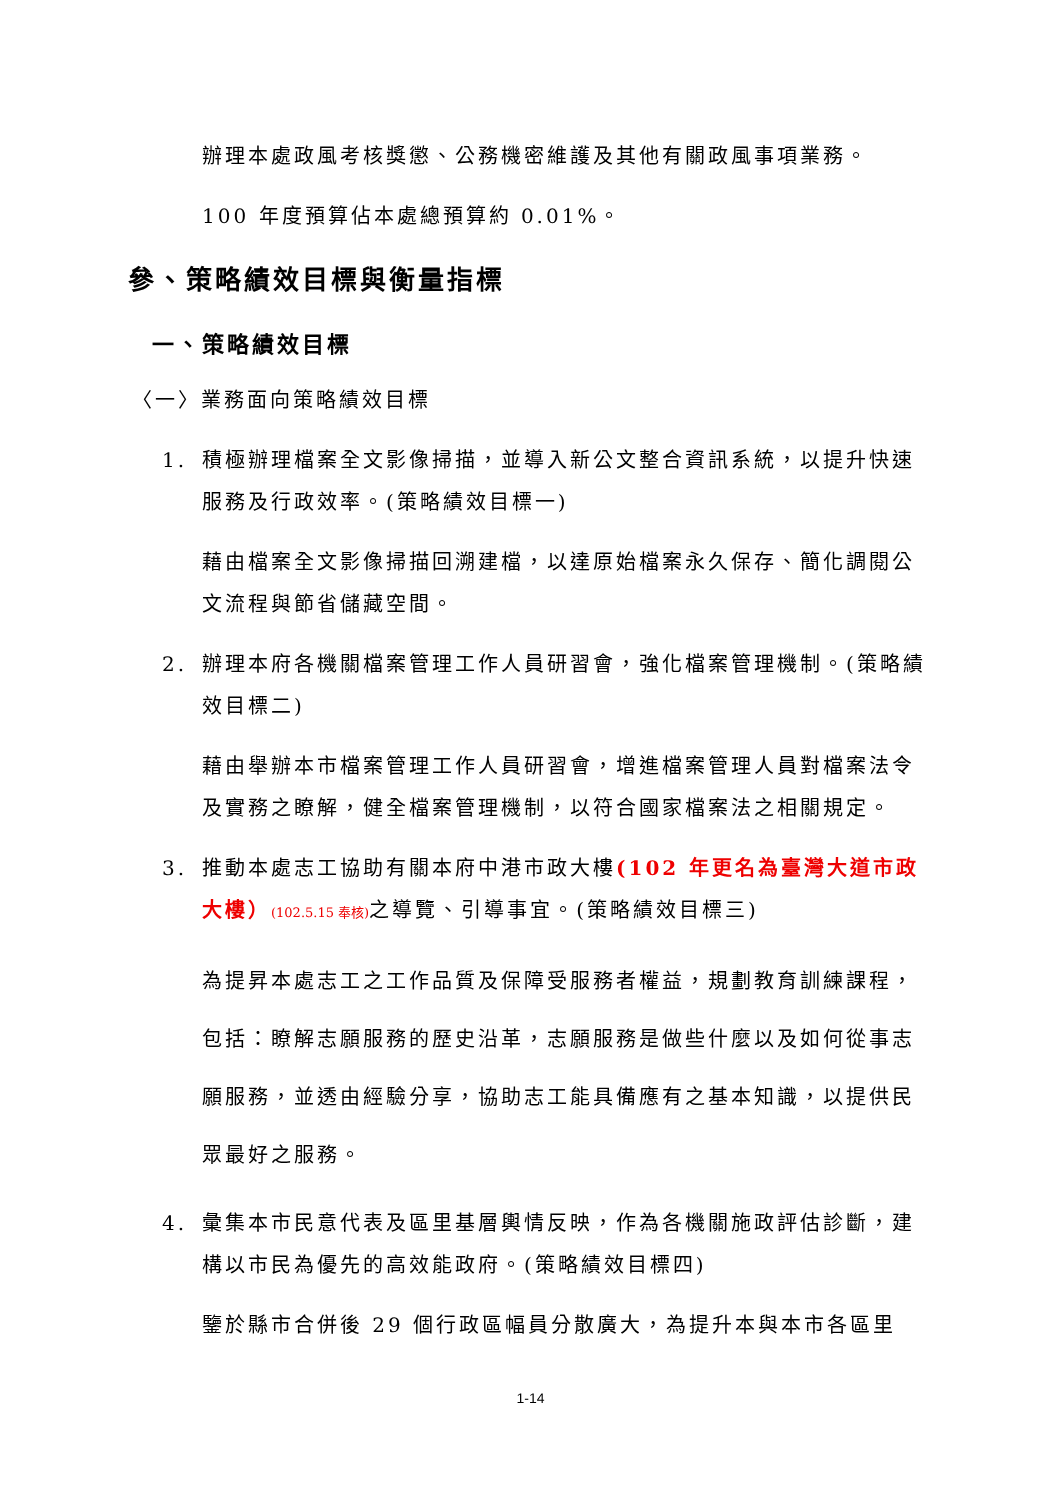辦理本處政風考核獎懲、公務機密維護及其他有關政風事項業務。
100 年度預算佔本處總預算約 0.01%。
參、策略績效目標與衡量指標
一、策略績效目標
〈一〉業務面向策略績效目標
1. 積極辦理檔案全文影像掃描，並導入新公文整合資訊系統，以提升快速服務及行政效率。(策略績效目標一)
藉由檔案全文影像掃描回溯建檔，以達原始檔案永久保存、簡化調閱公文流程與節省儲藏空間。
2. 辦理本府各機關檔案管理工作人員研習會，強化檔案管理機制。(策略績效目標二)
藉由舉辦本市檔案管理工作人員研習會，增進檔案管理人員對檔案法令及實務之瞭解，健全檔案管理機制，以符合國家檔案法之相關規定。
3. 推動本處志工協助有關本府中港市政大樓(102 年更名為臺灣大道市政大樓）(102.5.15 奉核) 之導覽、引導事宜。(策略績效目標三)
為提昇本處志工之工作品質及保障受服務者權益，規劃教育訓練課程，包括：瞭解志願服務的歷史沿革，志願服務是做些什麼以及如何從事志願服務，並透由經驗分享，協助志工能具備應有之基本知識，以提供民眾最好之服務。
4. 彙集本市民意代表及區里基層輿情反映，作為各機關施政評估診斷，建構以市民為優先的高效能政府。(策略績效目標四)
鑒於縣市合併後 29 個行政區幅員分散廣大，為提升本與本市各區里
1-14